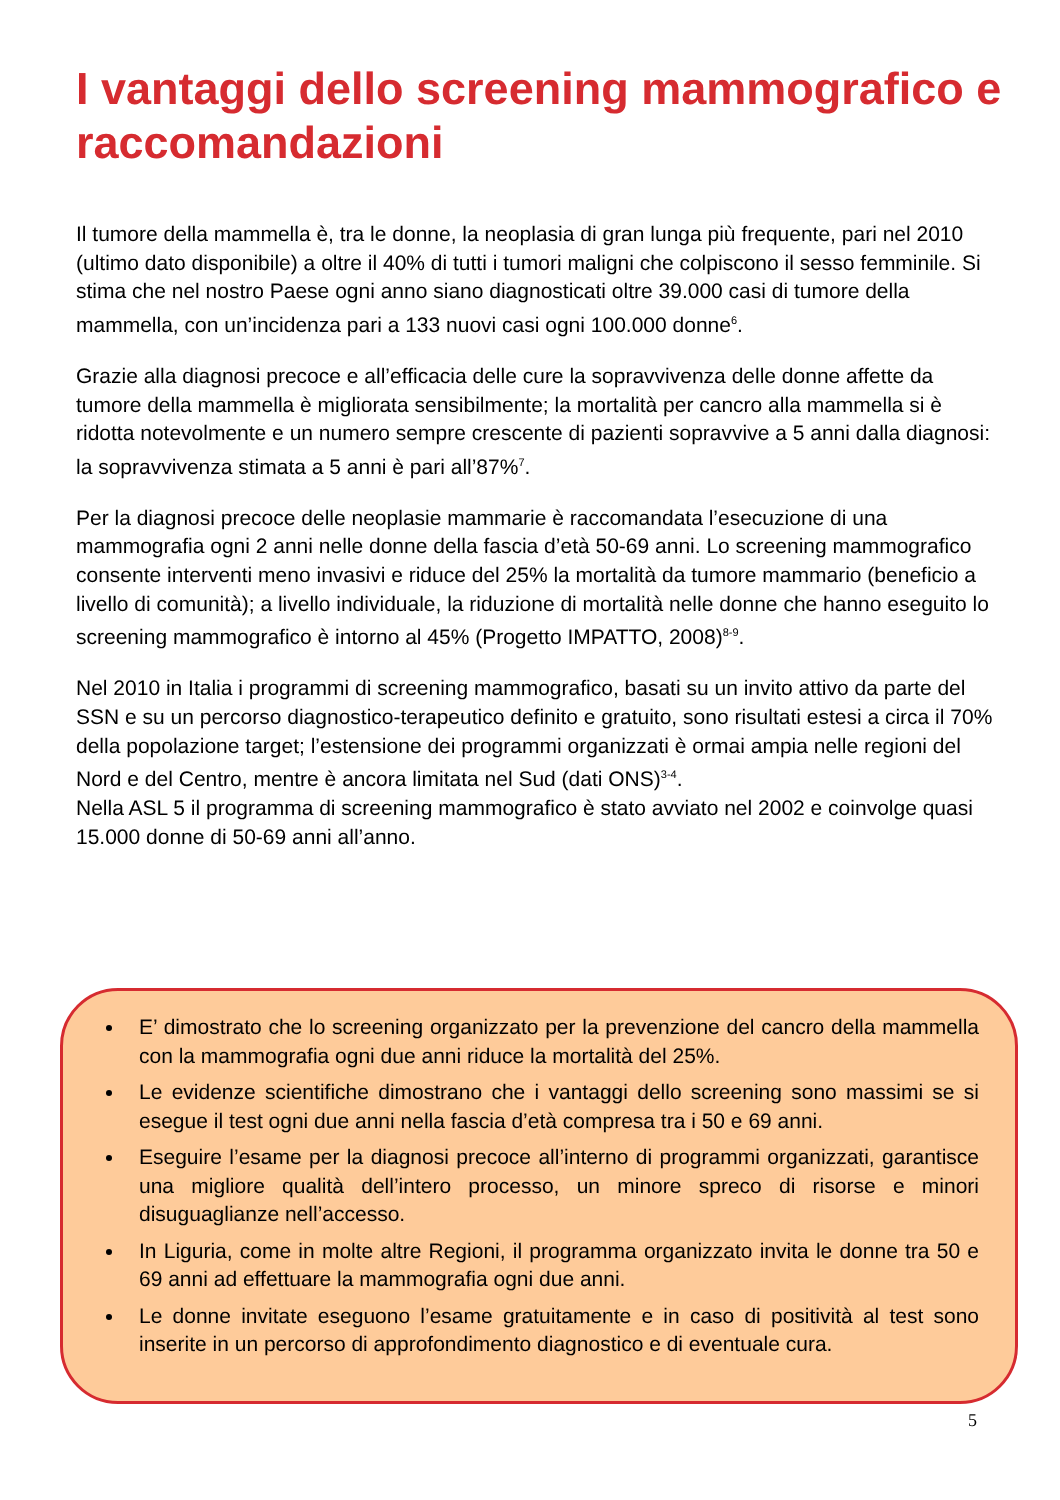I vantaggi dello screening mammografico e raccomandazioni
Il tumore della mammella è, tra le donne, la neoplasia di gran lunga più frequente, pari nel 2010 (ultimo dato disponibile) a oltre il 40% di tutti i tumori maligni che colpiscono il sesso femminile. Si stima che nel nostro Paese ogni anno siano diagnosticati oltre 39.000 casi di tumore della mammella, con un’incidenza pari a 133 nuovi casi ogni 100.000 donne<sup>6</sup>.
Grazie alla diagnosi precoce e all’efficacia delle cure la sopravvivenza delle donne affette da tumore della mammella è migliorata sensibilmente; la mortalità per cancro alla mammella si è ridotta notevolmente e un numero sempre crescente di pazienti sopravvive a 5 anni dalla diagnosi: la sopravvivenza stimata a 5 anni è pari all’87%<sup>7</sup>.
Per la diagnosi precoce delle neoplasie mammarie è raccomandata l’esecuzione di una mammografia ogni 2 anni nelle donne della fascia d’età 50-69 anni. Lo screening mammografico consente interventi meno invasivi e riduce del 25% la mortalità da tumore mammario (beneficio a livello di comunità); a livello individuale, la riduzione di mortalità nelle donne che hanno eseguito lo screening mammografico è intorno al 45% (Progetto IMPATTO, 2008)<sup>8-9</sup>.
Nel 2010 in Italia i programmi di screening mammografico, basati su un invito attivo da parte del SSN e su un percorso diagnostico-terapeutico definito e gratuito, sono risultati estesi a circa il 70% della popolazione target; l’estensione dei programmi organizzati è ormai ampia nelle regioni del Nord e del Centro, mentre è ancora limitata nel Sud (dati ONS)<sup>3-4</sup>.
Nella ASL 5 il programma di screening mammografico è stato avviato nel 2002 e coinvolge quasi 15.000 donne di 50-69 anni all’anno.
E’ dimostrato che lo screening organizzato per la prevenzione del cancro della mammella con la mammografia ogni due anni riduce la mortalità del 25%.
Le evidenze scientifiche dimostrano che i vantaggi dello screening sono massimi se si esegue il test ogni due anni nella fascia d’età compresa tra i 50 e 69 anni.
Eseguire l’esame per la diagnosi precoce all’interno di programmi organizzati, garantisce una migliore qualità dell’intero processo, un minore spreco di risorse e minori disuguaglianze nell’accesso.
In Liguria, come in molte altre Regioni, il programma organizzato invita le donne tra 50 e 69 anni ad effettuare la mammografia ogni due anni.
Le donne invitate eseguono l’esame gratuitamente e in caso di positività al test sono inserite in un percorso di approfondimento diagnostico e di eventuale cura.
5